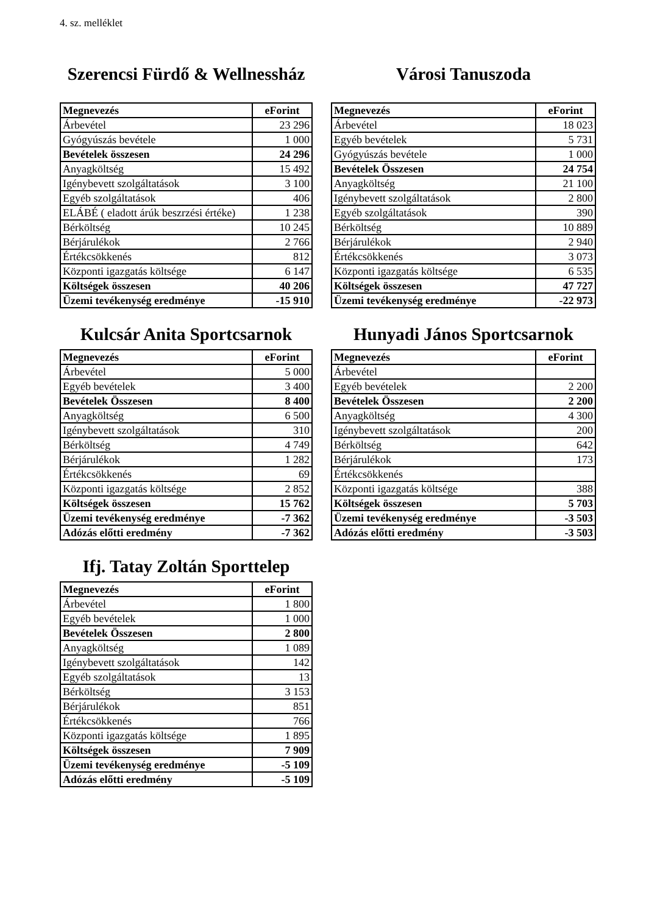4. sz. melléklet
Szerencsi Fürdő & Wellnessház
| Megnevezés | eForint |
| --- | --- |
| Árbevétel | 23 296 |
| Gyógyúszás bevétele | 1 000 |
| Bevételek összesen | 24 296 |
| Anyagköltség | 15 492 |
| Igénybevett szolgáltatások | 3 100 |
| Egyéb szolgáltatások | 406 |
| ELÁBÉ ( eladott árúk beszrzési értéke) | 1 238 |
| Bérköltség | 10 245 |
| Bérjárulékok | 2 766 |
| Értékcsökkenés | 812 |
| Központi igazgatás költsége | 6 147 |
| Költségek összesen | 40 206 |
| Üzemi tevékenység eredménye | -15 910 |
Városi Tanuszoda
| Megnevezés | eForint |
| --- | --- |
| Árbevétel | 18 023 |
| Egyéb bevételek | 5 731 |
| Gyógyúszás bevétele | 1 000 |
| Bevételek Összesen | 24 754 |
| Anyagköltség | 21 100 |
| Igénybevett szolgáltatások | 2 800 |
| Egyéb szolgáltatások | 390 |
| Bérköltség | 10 889 |
| Bérjárulékok | 2 940 |
| Értékcsökkenés | 3 073 |
| Központi igazgatás költsége | 6 535 |
| Költségek összesen | 47 727 |
| Üzemi tevékenység eredménye | -22 973 |
Kulcsár Anita Sportcsarnok
| Megnevezés | eForint |
| --- | --- |
| Árbevétel | 5 000 |
| Egyéb bevételek | 3 400 |
| Bevételek Összesen | 8 400 |
| Anyagköltség | 6 500 |
| Igénybevett szolgáltatások | 310 |
| Bérköltség | 4 749 |
| Bérjárulékok | 1 282 |
| Értékcsökkenés | 69 |
| Központi igazgatás költsége | 2 852 |
| Költségek összesen | 15 762 |
| Üzemi tevékenység eredménye | -7 362 |
| Adózás előtti eredmény | -7 362 |
Hunyadi János Sportcsarnok
| Megnevezés | eForint |
| --- | --- |
| Árbevétel | |
| Egyéb bevételek | 2 200 |
| Bevételek Összesen | 2 200 |
| Anyagköltség | 4 300 |
| Igénybevett szolgáltatások | 200 |
| Bérköltség | 642 |
| Bérjárulékok | 173 |
| Értékcsökkenés | |
| Központi igazgatás költsége | 388 |
| Költségek összesen | 5 703 |
| Üzemi tevékenység eredménye | -3 503 |
| Adózás előtti eredmény | -3 503 |
Ifj. Tatay Zoltán Sporttelep
| Megnevezés | eForint |
| --- | --- |
| Árbevétel | 1 800 |
| Egyéb bevételek | 1 000 |
| Bevételek Összesen | 2 800 |
| Anyagköltség | 1 089 |
| Igénybevett szolgáltatások | 142 |
| Egyéb szolgáltatások | 13 |
| Bérköltség | 3 153 |
| Bérjárulékok | 851 |
| Értékcsökkenés | 766 |
| Központi igazgatás költsége | 1 895 |
| Költségek összesen | 7 909 |
| Üzemi tevékenység eredménye | -5 109 |
| Adózás előtti eredmény | -5 109 |